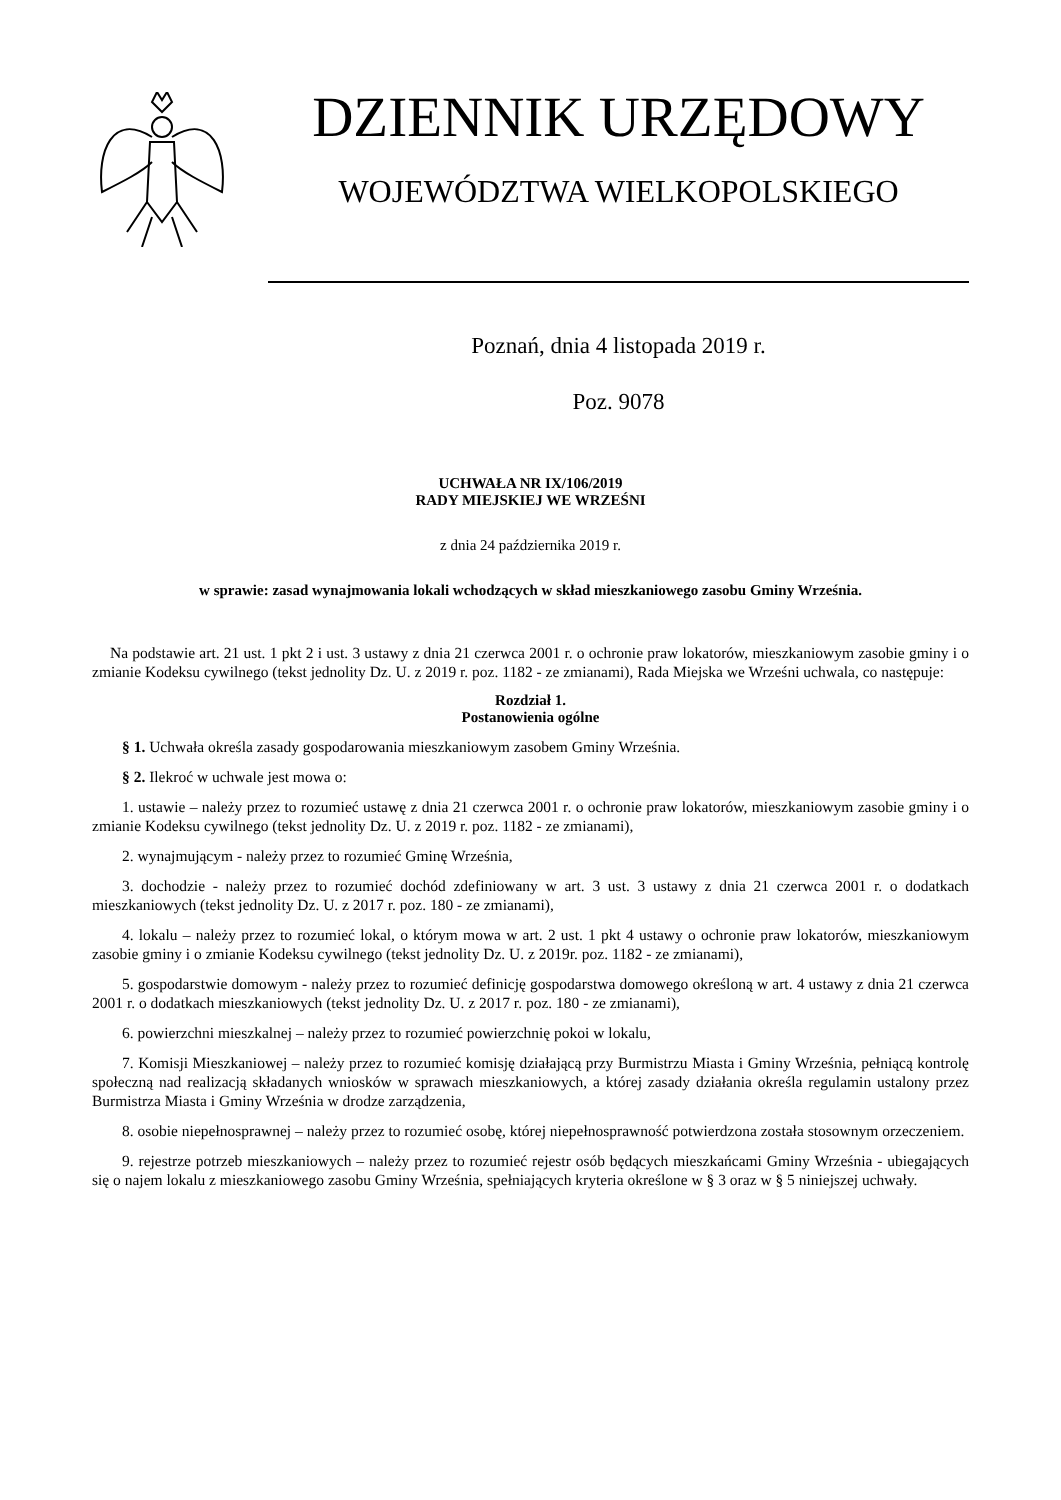DZIENNIK URZĘDOWY
WOJEWÓDZTWA WIELKOPOLSKIEGO
Poznań, dnia 4 listopada 2019 r.
Poz. 9078
UCHWAŁA NR IX/106/2019
RADY MIEJSKIEJ WE WRZEŚNI
z dnia 24 października 2019 r.
w sprawie: zasad wynajmowania lokali wchodzących w skład mieszkaniowego zasobu Gminy Września.
Na podstawie art. 21 ust. 1 pkt 2 i ust. 3 ustawy z dnia 21 czerwca 2001 r. o ochronie praw lokatorów, mieszkaniowym zasobie gminy i o zmianie Kodeksu cywilnego (tekst jednolity Dz. U. z 2019 r. poz. 1182 - ze zmianami), Rada Miejska we Wrześni uchwala, co następuje:
Rozdział 1.
Postanowienia ogólne
§ 1. Uchwała określa zasady gospodarowania mieszkaniowym zasobem Gminy Września.
§ 2. Ilekroć w uchwale jest mowa o:
1. ustawie – należy przez to rozumieć ustawę z dnia 21 czerwca 2001 r. o ochronie praw lokatorów, mieszkaniowym zasobie gminy i o zmianie Kodeksu cywilnego (tekst jednolity Dz. U. z 2019 r. poz. 1182 - ze zmianami),
2. wynajmującym - należy przez to rozumieć Gminę Września,
3. dochodzie - należy przez to rozumieć dochód zdefiniowany w art. 3 ust. 3 ustawy z dnia 21 czerwca 2001 r. o dodatkach mieszkaniowych (tekst jednolity Dz. U. z 2017 r. poz. 180 - ze zmianami),
4. lokalu – należy przez to rozumieć lokal, o którym mowa w art. 2 ust. 1 pkt 4 ustawy o ochronie praw lokatorów, mieszkaniowym zasobie gminy i o zmianie Kodeksu cywilnego (tekst jednolity Dz. U. z 2019r. poz. 1182 - ze zmianami),
5. gospodarstwie domowym - należy przez to rozumieć definicję gospodarstwa domowego określoną w art. 4 ustawy z dnia 21 czerwca 2001 r. o dodatkach mieszkaniowych (tekst jednolity Dz. U. z 2017 r. poz. 180 - ze zmianami),
6. powierzchni mieszkalnej – należy przez to rozumieć powierzchnię pokoi w lokalu,
7. Komisji Mieszkaniowej – należy przez to rozumieć komisję działającą przy Burmistrzu Miasta i Gminy Września, pełniącą kontrolę społeczną nad realizacją składanych wniosków w sprawach mieszkaniowych, a której zasady działania określa regulamin ustalony przez Burmistrza Miasta i Gminy Września w drodze zarządzenia,
8. osobie niepełnosprawnej – należy przez to rozumieć osobę, której niepełnosprawność potwierdzona została stosownym orzeczeniem.
9. rejestrze potrzeb mieszkaniowych – należy przez to rozumieć rejestr osób będących mieszkańcami Gminy Września - ubiegających się o najem lokalu z mieszkaniowego zasobu Gminy Września, spełniających kryteria określone w § 3 oraz w § 5 niniejszej uchwały.